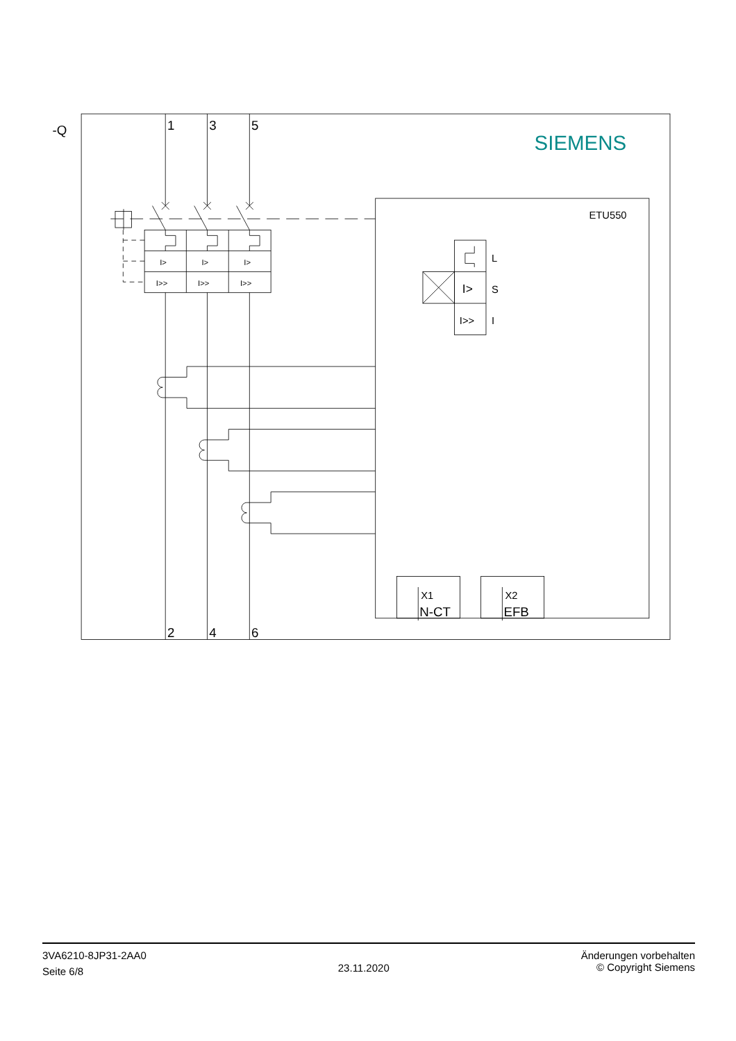-Q
SIEMENS
1
3
5
I>
I>
I>
I>>
I>>
I>>
2
4
6
ETU550
L
I>
S
I>>
I
X1
N-CT
X2
EFB
3VA6210-8JP31-2AA0
Seite 6/8
23.11.2020
Änderungen vorbehalten
© Copyright Siemens